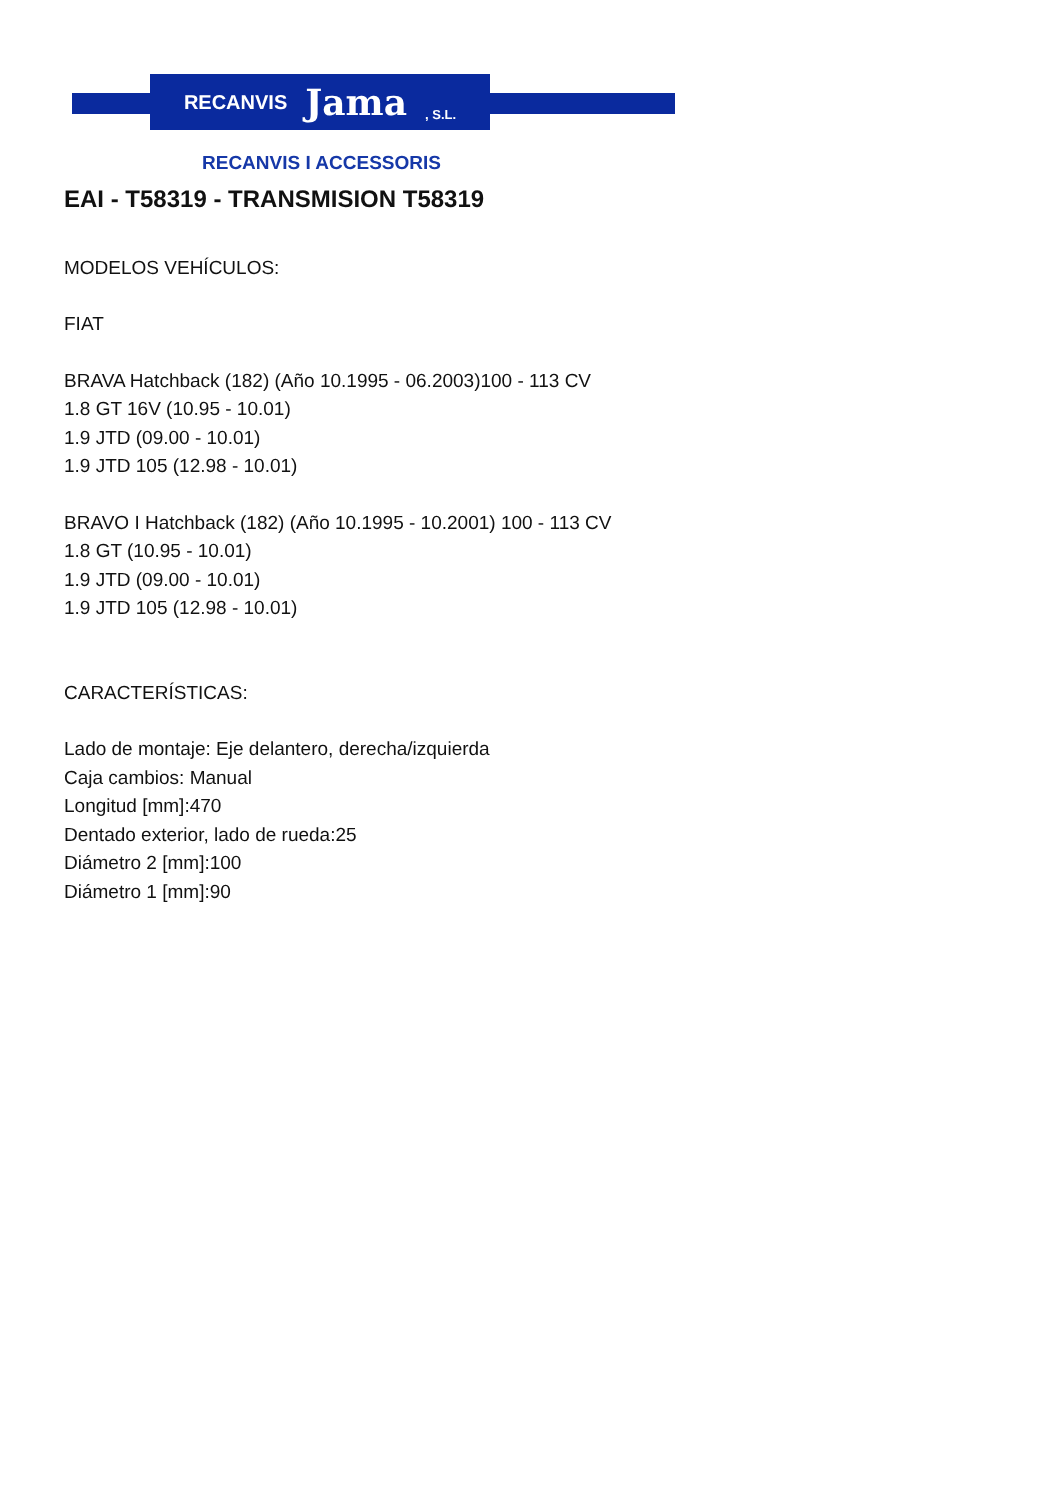RECANVIS Jama, S.L.
RECANVIS I ACCESSORIS
EAI - T58319 - TRANSMISION T58319
MODELOS VEHÍCULOS:
FIAT
BRAVA Hatchback (182) (Año 10.1995 - 06.2003)100 - 113 CV
1.8 GT 16V (10.95 - 10.01)
1.9 JTD (09.00 - 10.01)
1.9 JTD 105 (12.98 - 10.01)
BRAVO I Hatchback (182) (Año 10.1995 - 10.2001) 100 - 113 CV
1.8 GT (10.95 - 10.01)
1.9 JTD (09.00 - 10.01)
1.9 JTD 105 (12.98 - 10.01)
CARACTERÍSTICAS:
Lado de montaje: Eje delantero, derecha/izquierda
Caja cambios: Manual
Longitud [mm]:470
Dentado exterior, lado de rueda:25
Diámetro 2 [mm]:100
Diámetro 1 [mm]:90